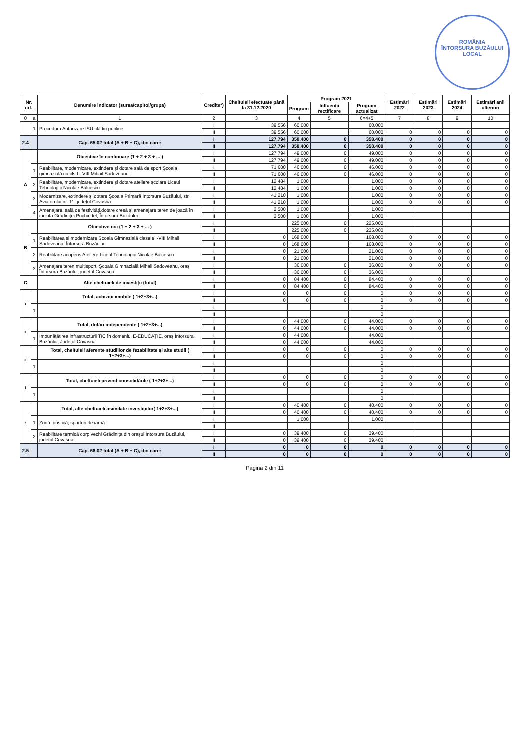ROMÂNIA
ÎNTORSURA BUZĂULUI
LOCAL
| Nr. crt. | | Denumire indicator (sursa/capitol/grupa) | Credite*) | Cheltuieli efectuate până la 31.12.2020 | Program 2021 | | | Estimări 2022 | Estimări 2023 | Estimări 2024 | Estimări anii ulteriori |
| --- | --- | --- | --- | --- | --- | --- | --- | --- | --- | --- | --- |
| | | | | | Program | Influență rectificare | Program actualizat | | | | |
| 0 | a | 1 | 2 | 3 | 4 | 5 | 6=4+5 | 7 | 8 | 9 | 10 |
| | 1 | Procedura Autorizare ISU clădiri publice | I | 39.556 | 60.000 | | 60.000 | | | | |
| | | | II | 39.556 | 60.000 | | 60.000 | 0 | 0 | 0 | 0 |
| 2.4 | | Cap. 65.02 total (A + B + C), din care: | I | 127.794 | 358.400 | 0 | 358.400 | 0 | 0 | 0 | 0 |
| | | | II | 127.794 | 358.400 | 0 | 358.400 | 0 | 0 | 0 | 0 |
| A | | Obiective în continuare (1 + 2 + 3 + ... ) | I | 127.794 | 49.000 | 0 | 49.000 | 0 | 0 | 0 | 0 |
| | | | II | 127.794 | 49.000 | 0 | 49.000 | 0 | 0 | 0 | 0 |
| | 1 | Reabilitare, modernizare, extindere și dotare sală de sport Școala gimnazială cu cls I - VIII Mihail Sadoveanu | I | 71.600 | 46.000 | 0 | 46.000 | 0 | 0 | 0 | 0 |
| | | | II | 71.600 | 46.000 | 0 | 46.000 | 0 | 0 | 0 | 0 |
| | 2 | Reabilitare, modernizare, extindere și dotare ateliere școlare Liceul Tehnologic Nicolae Bălcescu | I | 12.484 | 1.000 | | 1.000 | 0 | 0 | 0 | 0 |
| | | | II | 12.484 | 1.000 | | 1.000 | 0 | 0 | 0 | 0 |
| | 3 | Modernizare, extindere și dotare Școala Primară Întorsura Buzăului, str. Aviatorului nr. 11, județul Covasna | I | 41.210 | 1.000 | | 1.000 | 0 | 0 | 0 | 0 |
| | | | II | 41.210 | 1.000 | | 1.000 | 0 | 0 | 0 | 0 |
| | 4 | Amenajare, sală de festivități,dotare creșă și amenajare teren de joacă în incinta Grădiniței Prichindel, Întorsura Buzăului | I | 2.500 | 1.000 | | 1.000 | | | | |
| | | | II | 2.500 | 1.000 | | 1.000 | | | | |
| B | | Obiective noi (1 + 2 + 3 + ... ) | I | | 225.000 | 0 | 225.000 | | | | |
| | | | II | | 225.000 | 0 | 225.000 | | | | |
| | 1 | Reabilitarea și modernizare Școala Gimnazială clasele I-VIII Mihail Sadoveanu, Întorsura Buzăului | I | 0 | 168.000 | | 168.000 | 0 | 0 | 0 | 0 |
| | | | II | 0 | 168.000 | | 168.000 | 0 | 0 | 0 | 0 |
| | 2 | Reabilitare acoperiș Ateliere Liceul Tehnologic Nicolae Bălcescu | I | 0 | 21.000 | | 21.000 | 0 | 0 | 0 | 0 |
| | | | II | 0 | 21.000 | | 21.000 | 0 | 0 | 0 | 0 |
| | 3 | Amenajare teren multisport, Școala Gimnazială Mihail Sadoveanu, oraș Întorsura Buzăului, județul Covasna | I | | 36.000 | 0 | 36.000 | 0 | 0 | 0 | 0 |
| | | | II | | 36.000 | 0 | 36.000 | | | | |
| C | | Alte cheltuieli de investiții (total) | I | 0 | 84.400 | 0 | 84.400 | 0 | 0 | 0 | 0 |
| | | | II | 0 | 84.400 | 0 | 84.400 | 0 | 0 | 0 | 0 |
| a. | | Total, achiziții imobile ( 1+2+3+...) | I | 0 | 0 | 0 | 0 | 0 | 0 | 0 | 0 |
| | | | II | 0 | 0 | 0 | 0 | 0 | 0 | 0 | 0 |
| | 1 | | I | | | | 0 | | | | |
| | | | II | | | | 0 | | | | |
| b. | | Total, dotări independente ( 1+2+3+...) | I | 0 | 44.000 | 0 | 44.000 | 0 | 0 | 0 | 0 |
| | | | II | 0 | 44.000 | 0 | 44.000 | 0 | 0 | 0 | 0 |
| | 1 | Îmbunătățirea infrastructurii TIC în domeniul E-EDUCAȚIE, oraș Întorsura Buzăului, Județul Covasna | I | 0 | 44.000 | | 44.000 | | | | |
| | | | II | 0 | 44.000 | | 44.000 | | | | |
| c. | | Total, cheltuieli aferente studiilor de fezabilitate și alte studii ( 1+2+3+...) | I | 0 | 0 | 0 | 0 | 0 | 0 | 0 | 0 |
| | | | II | 0 | 0 | 0 | 0 | 0 | 0 | 0 | 0 |
| | 1 | | I | | | | 0 | | | | |
| | | | II | | | | 0 | | | | |
| d. | | Total, cheltuieli privind consolidările ( 1+2+3+...) | I | 0 | 0 | 0 | 0 | 0 | 0 | 0 | 0 |
| | | | II | 0 | 0 | 0 | 0 | 0 | 0 | 0 | 0 |
| | 1 | | I | | | | 0 | | | | |
| | | | II | | | | 0 | | | | |
| e. | | Total, alte cheltuieli asimilate investițiilor( 1+2+3+...) | I | 0 | 40.400 | 0 | 40.400 | 0 | 0 | 0 | 0 |
| | | | II | 0 | 40.400 | 0 | 40.400 | 0 | 0 | 0 | 0 |
| | 1 | Zonă turistică, sporturi de iarnă | I | | 1.000 | | 1.000 | | | | |
| | | | II | | | | | | | | |
| | 2 | Reabilitare termică corp vechi Grădinița din orașul Întorsura Buzăului, județul Covasna | I | 0 | 39.400 | 0 | 39.400 | | | | |
| | | | II | 0 | 39.400 | 0 | 39.400 | | | | |
| 2.5 | | Cap. 66.02 total (A + B + C), din care: | I | 0 | 0 | 0 | 0 | 0 | 0 | 0 | 0 |
| | | | II | 0 | 0 | 0 | 0 | 0 | 0 | 0 | 0 |
Pagina 2 din 11